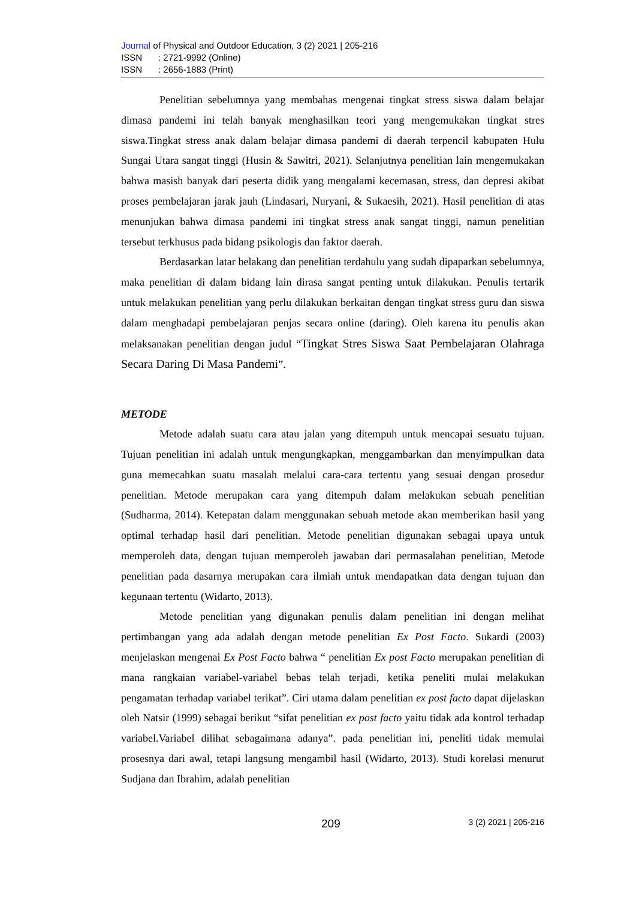Journal of Physical and Outdoor Education, 3 (2) 2021 | 205-216
ISSN: 2721-9992 (Online)
ISSN: 2656-1883 (Print)
Penelitian sebelumnya yang membahas mengenai tingkat stress siswa dalam belajar dimasa pandemi ini telah banyak menghasilkan teori yang mengemukakan tingkat stres siswa.Tingkat stress anak dalam belajar dimasa pandemi di daerah terpencil kabupaten Hulu Sungai Utara sangat tinggi (Husin & Sawitri, 2021). Selanjutnya penelitian lain mengemukakan bahwa masish banyak dari peserta didik yang mengalami kecemasan, stress, dan depresi akibat proses pembelajaran jarak jauh (Lindasari, Nuryani, & Sukaesih, 2021). Hasil penelitian di atas menunjukan bahwa dimasa pandemi ini tingkat stress anak sangat tinggi, namun penelitian tersebut terkhusus pada bidang psikologis dan faktor daerah.
Berdasarkan latar belakang dan penelitian terdahulu yang sudah dipaparkan sebelumnya, maka penelitian di dalam bidang lain dirasa sangat penting untuk dilakukan. Penulis tertarik untuk melakukan penelitian yang perlu dilakukan berkaitan dengan tingkat stress guru dan siswa dalam menghadapi pembelajaran penjas secara online (daring). Oleh karena itu penulis akan melaksanakan penelitian dengan judul “Tingkat Stres Siswa Saat Pembelajaran Olahraga Secara Daring Di Masa Pandemi”.
METODE
Metode adalah suatu cara atau jalan yang ditempuh untuk mencapai sesuatu tujuan. Tujuan penelitian ini adalah untuk mengungkapkan, menggambarkan dan menyimpulkan data guna memecahkan suatu masalah melalui cara-cara tertentu yang sesuai dengan prosedur penelitian. Metode merupakan cara yang ditempuh dalam melakukan sebuah penelitian (Sudharma, 2014). Ketepatan dalam menggunakan sebuah metode akan memberikan hasil yang optimal terhadap hasil dari penelitian. Metode penelitian digunakan sebagai upaya untuk memperoleh data, dengan tujuan memperoleh jawaban dari permasalahan penelitian, Metode penelitian pada dasarnya merupakan cara ilmiah untuk mendapatkan data dengan tujuan dan kegunaan tertentu (Widarto, 2013).
Metode penelitian yang digunakan penulis dalam penelitian ini dengan melihat pertimbangan yang ada adalah dengan metode penelitian Ex Post Facto. Sukardi (2003) menjelaskan mengenai Ex Post Facto bahwa “ penelitian Ex post Facto merupakan penelitian di mana rangkaian variabel-variabel bebas telah terjadi, ketika peneliti mulai melakukan pengamatan terhadap variabel terikat”. Ciri utama dalam penelitian ex post facto dapat dijelaskan oleh Natsir (1999) sebagai berikut “sifat penelitian ex post facto yaitu tidak ada kontrol terhadap variabel.Variabel dilihat sebagaimana adanya”. pada penelitian ini, peneliti tidak memulai prosesnya dari awal, tetapi langsung mengambil hasil (Widarto, 2013). Studi korelasi menurut Sudjana dan Ibrahim, adalah penelitian
209 3 (2) 2021 | 205-216